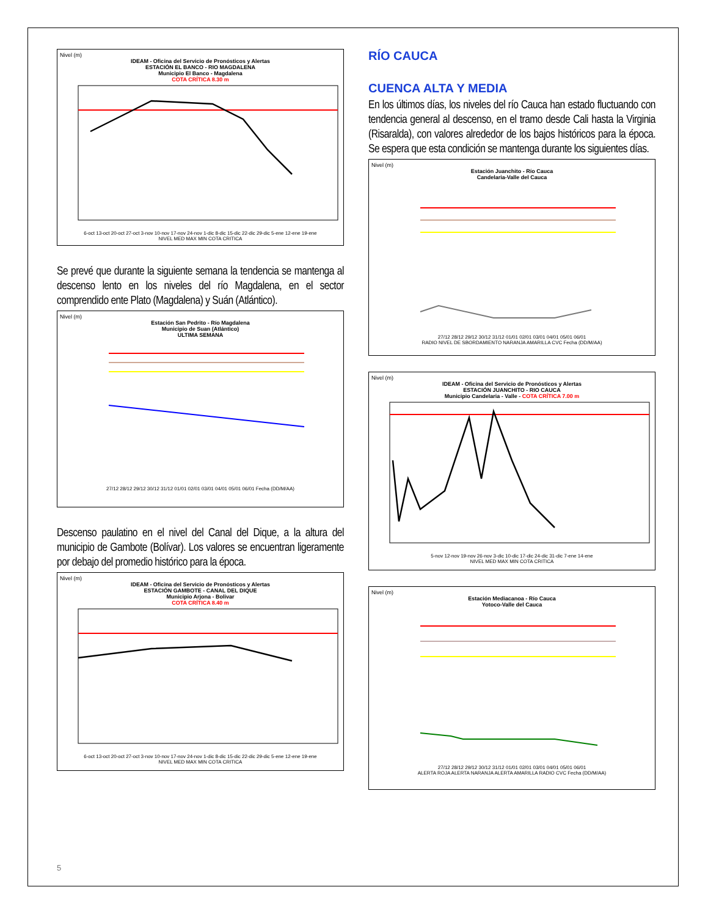Nivel (m)
IDEAM - Oficina del Servicio de Pronósticos y Alertas
ESTACIÓN EL BANCO - RIO MAGDALENA
Municipio El Banco - Magdalena
COTA CRÍTICA 8.30 m
6-oct 13-oct 20-oct 27-oct 3-nov 10-nov 17-nov 24-nov 1-dic 8-dic 15-dic 22-dic 29-dic 5-ene 12-ene 19-ene
NIVEL MED MAX MIN COTA CRITICA
Se prevé que durante la siguiente semana la tendencia se mantenga al descenso lento en los niveles del río Magdalena, en el sector comprendido ente Plato (Magdalena) y Suán (Atlántico).
Nivel (m)
Estación San Pedrito - Río Magdalena
Municipio de Suan (Atlántico)
ULTIMA SEMANA
27/12 28/12 29/12 30/12 31/12 01/01 02/01 03/01 04/01 05/01 06/01 Fecha (DD/M/AA)
Descenso paulatino en el nivel del Canal del Dique, a la altura del municipio de Gambote (Bolívar). Los valores se encuentran ligeramente por debajo del promedio histórico para la época.
Nivel (m)
IDEAM - Oficina del Servicio de Pronósticos y Alertas
ESTACIÓN GAMBOTE - CANAL DEL DIQUE
Municipio Arjona - Bolivar
COTA CRÍTICA 8.40 m
6-oct 13-oct 20-oct 27-oct 3-nov 10-nov 17-nov 24-nov 1-dic 8-dic 15-dic 22-dic 29-dic 5-ene 12-ene 19-ene
NIVEL MED MAX MIN COTA CRITICA
RÍO CAUCA
CUENCA ALTA Y MEDIA
En los últimos días, los niveles del río Cauca han estado fluctuando con tendencia general al descenso, en el tramo desde Cali hasta la Virginia (Risaralda), con valores alrededor de los bajos históricos para la época. Se espera que esta condición se mantenga durante los siguientes días.
Nivel (m)
Estación Juanchito - Río Cauca
Candelaria-Valle del Cauca
27/12 28/12 29/12 30/12 31/12 01/01 02/01 03/01 04/01 05/01 06/01
RADIO NIVEL DE SBORDAMIENTO NARANJA AMARILLA CVC Fecha (DD/M/AA)
Nivel (m)
IDEAM - Oficina del Servicio de Pronósticos y Alertas
ESTACIÓN JUANCHITO - RIO CAUCA
Municipio Candelaria - Valle - COTA CRÍTICA 7.00 m
5-nov 12-nov 19-nov 26-nov 3-dic 10-dic 17-dic 24-dic 31-dic 7-ene 14-ene
NIVEL MED MAX MIN COTA CRITICA
Nivel (m)
Estación Mediacanoa - Río Cauca
Yotoco-Valle del Cauca
27/12 28/12 29/12 30/12 31/12 01/01 02/01 03/01 04/01 05/01 06/01
ALERTA ROJA ALERTA NARANJA ALERTA AMARILLA RADIO CVC Fecha (DD/M/AA)
5